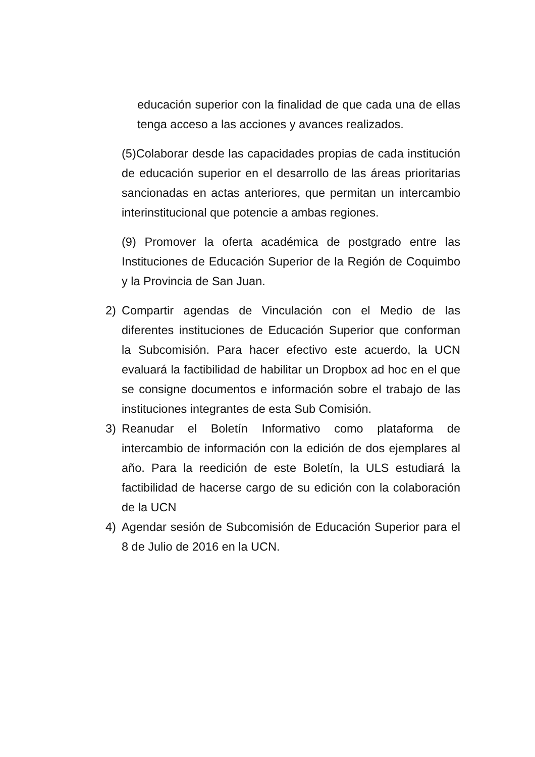educación superior con la finalidad de que cada una de ellas tenga acceso a las acciones y avances realizados.
(5)Colaborar desde las capacidades propias de cada institución de educación superior en el desarrollo de las áreas prioritarias sancionadas en actas anteriores, que permitan un intercambio interinstitucional que potencie a ambas regiones.
(9) Promover la oferta académica de postgrado entre las Instituciones de Educación Superior de la Región de Coquimbo y la Provincia de San Juan.
2) Compartir agendas de Vinculación con el Medio de las diferentes instituciones de Educación Superior que conforman la Subcomisión. Para hacer efectivo este acuerdo, la UCN evaluará la factibilidad de habilitar un Dropbox ad hoc en el que se consigne documentos e información sobre el trabajo de las instituciones integrantes de esta Sub Comisión.
3) Reanudar el Boletín Informativo como plataforma de intercambio de información con la edición de dos ejemplares al año. Para la reedición de este Boletín, la ULS estudiará la factibilidad de hacerse cargo de su edición con la colaboración de la UCN
4) Agendar sesión de Subcomisión de Educación Superior para el 8 de Julio de 2016 en la UCN.